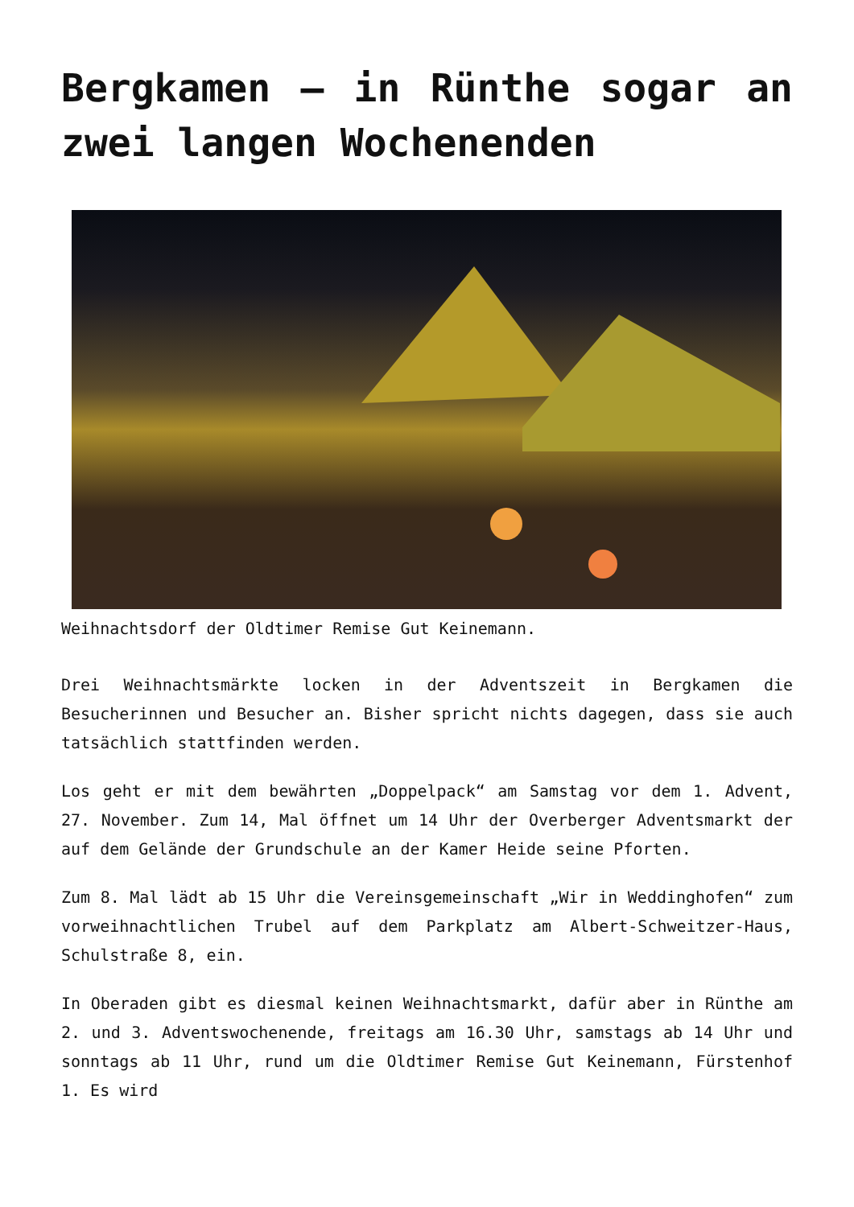Bergkamen – in Rünthe sogar an zwei langen Wochenenden
Weihnachtsdorf der Oldtimer Remise Gut Keinemann.
Drei Weihnachtsmärkte locken in der Adventszeit in Bergkamen die Besucherinnen und Besucher an. Bisher spricht nichts dagegen, dass sie auch tatsächlich stattfinden werden.
Los geht er mit dem bewährten „Doppelpack“ am Samstag vor dem 1. Advent, 27. November. Zum 14, Mal öffnet um 14 Uhr der Overberger Adventsmarkt der auf dem Gelände der Grundschule an der Kamer Heide seine Pforten.
Zum 8. Mal lädt ab 15 Uhr die Vereinsgemeinschaft „Wir in Weddinghofen“ zum vorweihnachtlichen Trubel auf dem Parkplatz am Albert-Schweitzer-Haus, Schulstraße 8, ein.
In Oberaden gibt es diesmal keinen Weihnachtsmarkt, dafür aber in Rünthe am 2. und 3. Adventswochenende, freitags am 16.30 Uhr, samstags ab 14 Uhr und sonntags ab 11 Uhr, rund um die Oldtimer Remise Gut Keinemann, Fürstenhof 1. Es wird